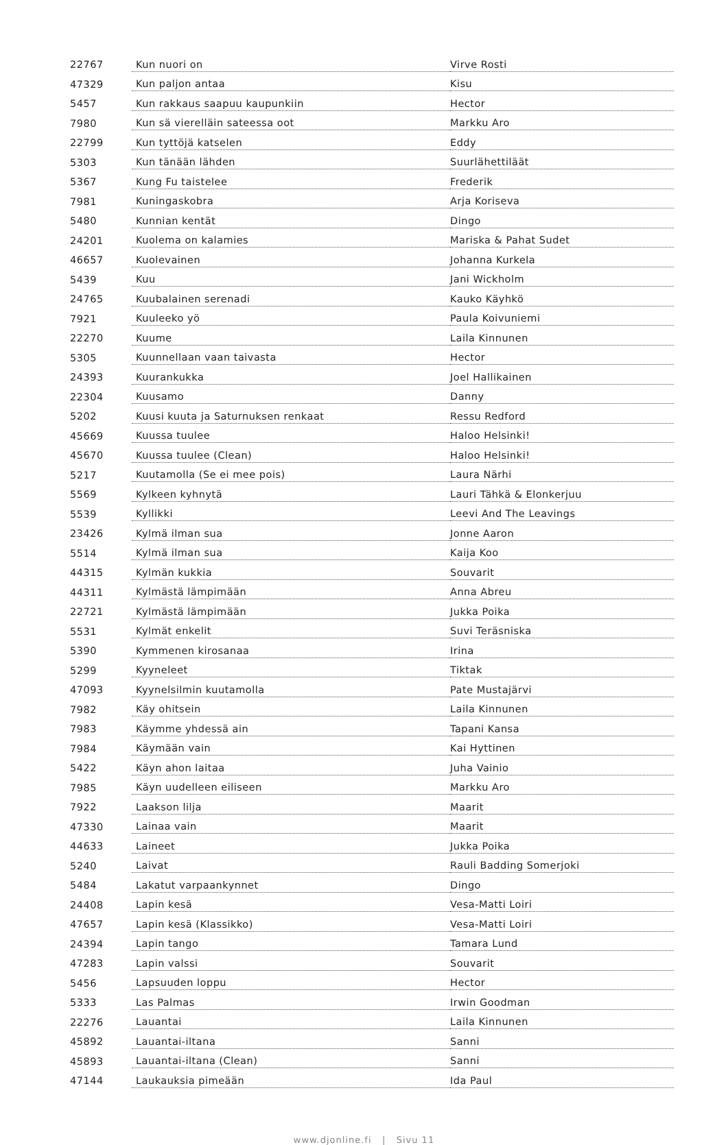| 22767 | Kun nuori on | Virve Rosti |
| 47329 | Kun paljon antaa | Kisu |
| 5457 | Kun rakkaus saapuu kaupunkiin | Hector |
| 7980 | Kun sä vierelläin sateessa oot | Markku Aro |
| 22799 | Kun tyttöjä katselen | Eddy |
| 5303 | Kun tänään lähden | Suurlähettiläät |
| 5367 | Kung Fu taistelee | Frederik |
| 7981 | Kuningaskobra | Arja Koriseva |
| 5480 | Kunnian kentät | Dingo |
| 24201 | Kuolema on kalamies | Mariska & Pahat Sudet |
| 46657 | Kuolevainen | Johanna Kurkela |
| 5439 | Kuu | Jani Wickholm |
| 24765 | Kuubalainen serenadi | Kauko Käyhkö |
| 7921 | Kuuleeko yö | Paula Koivuniemi |
| 22270 | Kuume | Laila Kinnunen |
| 5305 | Kuunnellaan vaan taivasta | Hector |
| 24393 | Kuurankukka | Joel Hallikainen |
| 22304 | Kuusamo | Danny |
| 5202 | Kuusi kuuta ja Saturnuksen renkaat | Ressu Redford |
| 45669 | Kuussa tuulee | Haloo Helsinki! |
| 45670 | Kuussa tuulee (Clean) | Haloo Helsinki! |
| 5217 | Kuutamolla (Se ei mee pois) | Laura Närhi |
| 5569 | Kylkeen kyhnytä | Lauri Tähkä & Elonkerjuu |
| 5539 | Kyllikki | Leevi And The Leavings |
| 23426 | Kylmä ilman sua | Jonne Aaron |
| 5514 | Kylmä ilman sua | Kaija Koo |
| 44315 | Kylmän kukkia | Souvarit |
| 44311 | Kylmästä lämpimään | Anna Abreu |
| 22721 | Kylmästä lämpimään | Jukka Poika |
| 5531 | Kylmät enkelit | Suvi Teräsniska |
| 5390 | Kymmenen kirosanaa | Irina |
| 5299 | Kyyneleet | Tiktak |
| 47093 | Kyynelsilmin kuutamolla | Pate Mustajärvi |
| 7982 | Käy ohitsein | Laila Kinnunen |
| 7983 | Käymme yhdessä ain | Tapani Kansa |
| 7984 | Käymään vain | Kai Hyttinen |
| 5422 | Käyn ahon laitaa | Juha Vainio |
| 7985 | Käyn uudelleen eiliseen | Markku Aro |
| 7922 | Laakson lilja | Maarit |
| 47330 | Lainaa vain | Maarit |
| 44633 | Laineet | Jukka Poika |
| 5240 | Laivat | Rauli Badding Somerjoki |
| 5484 | Lakatut varpaankynnet | Dingo |
| 24408 | Lapin kesä | Vesa-Matti Loiri |
| 47657 | Lapin kesä (Klassikko) | Vesa-Matti Loiri |
| 24394 | Lapin tango | Tamara Lund |
| 47283 | Lapin valssi | Souvarit |
| 5456 | Lapsuuden loppu | Hector |
| 5333 | Las Palmas | Irwin Goodman |
| 22276 | Lauantai | Laila Kinnunen |
| 45892 | Lauantai-iltana | Sanni |
| 45893 | Lauantai-iltana (Clean) | Sanni |
| 47144 | Laukauksia pimeään | Ida Paul |
www.djonline.fi | Sivu 11